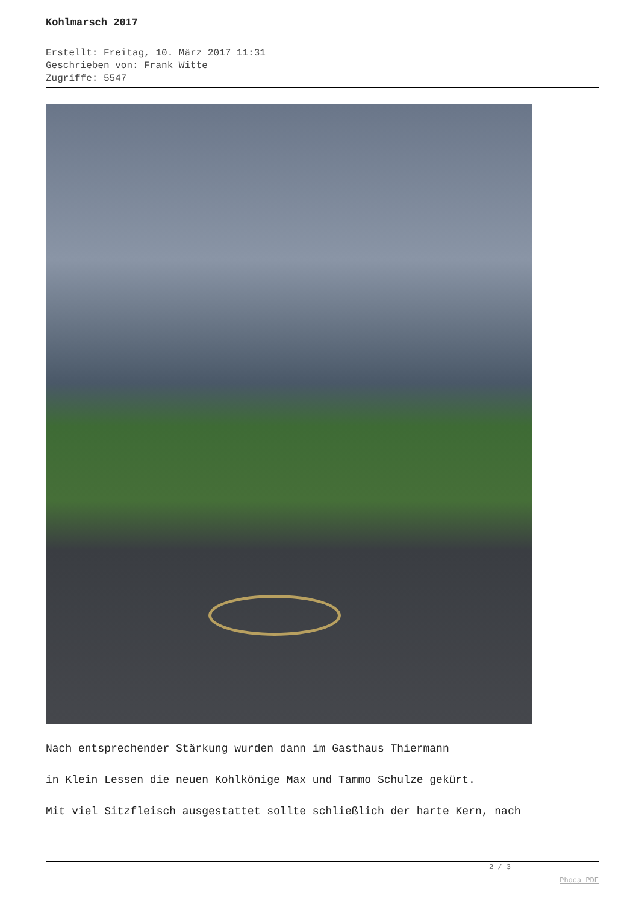Kohlmarsch 2017
Erstellt: Freitag, 10. März 2017 11:31
Geschrieben von: Frank Witte
Zugriffe: 5547
Nach entsprechender Stärkung wurden dann im Gasthaus Thiermann
in Klein Lessen die neuen Kohlkönige Max und Tammo Schulze gekürt.
Mit viel Sitzfleisch ausgestattet sollte schließlich der harte Kern, nach
2 / 3
Phoca PDF